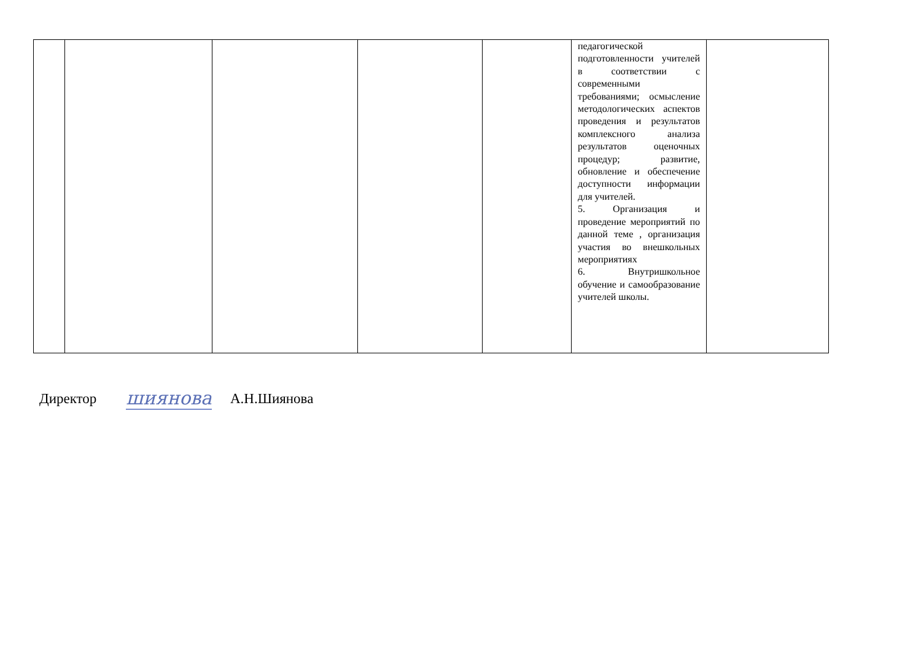| | | | | | педагогической подготовленности учителей в соответствии с современными требованиями; осмысление методологических аспектов проведения и результатов комплексного анализа результатов оценочных процедур; развитие, обновление и обеспечение доступности информации для учителей. 5. Организация и проведение мероприятий по данной теме , организация участия во внешкольных мероприятиях 6. Внутришкольное обучение и самообразование учителей школы. | |
Директор шиянова А.Н.Шиянова